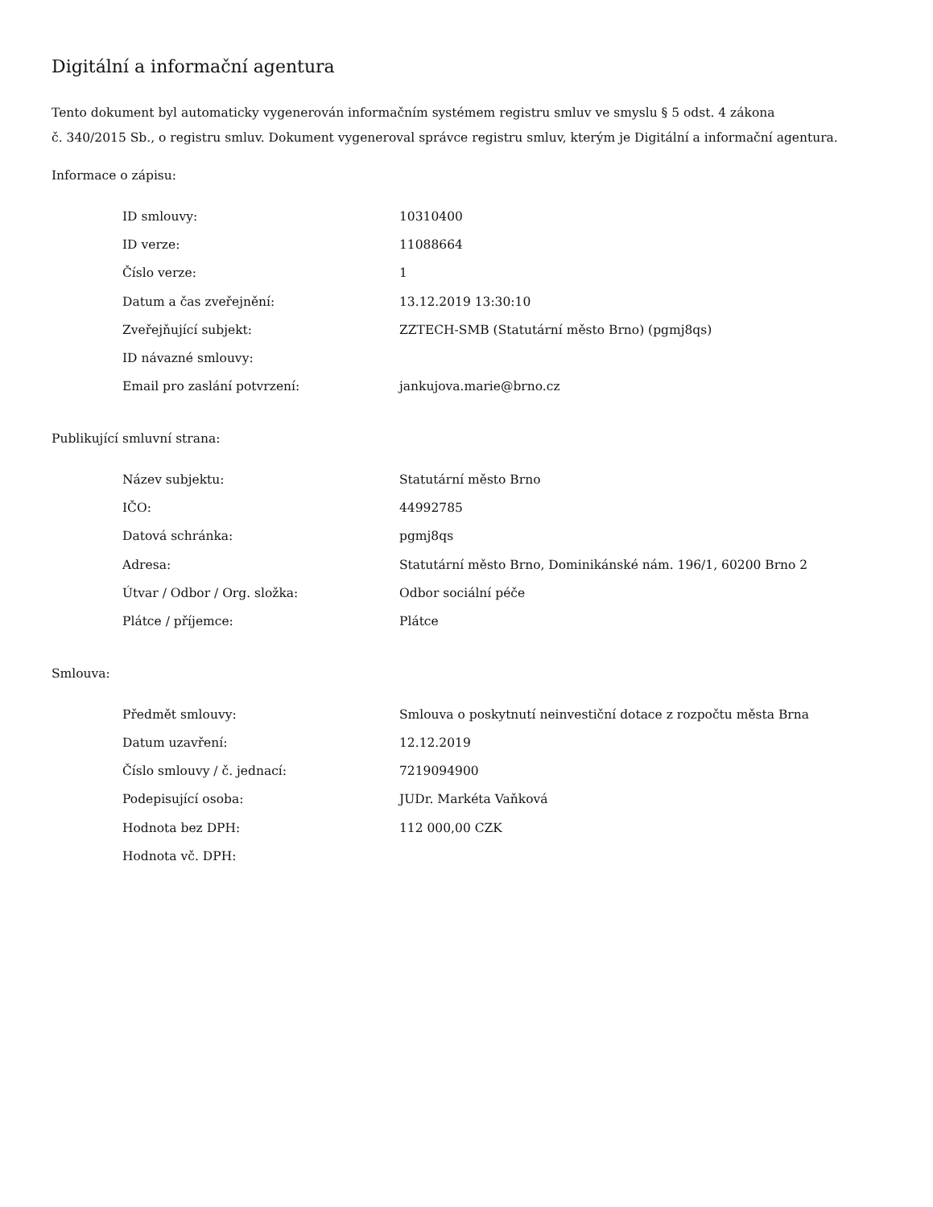Digitální a informační agentura
Tento dokument byl automaticky vygenerován informačním systémem registru smluv ve smyslu § 5 odst. 4 zákona
č. 340/2015 Sb., o registru smluv. Dokument vygeneroval správce registru smluv, kterým je Digitální a informační agentura.
Informace o zápisu:
| ID smlouvy: | 10310400 |
| ID verze: | 11088664 |
| Číslo verze: | 1 |
| Datum a čas zveřejnění: | 13.12.2019 13:30:10 |
| Zveřejňující subjekt: | ZZTECH-SMB (Statutární město Brno) (pgmj8qs) |
| ID návazné smlouvy: | |
| Email pro zaslání potvrzení: | jankujova.marie@brno.cz |
Publikující smluvní strana:
| Název subjektu: | Statutární město Brno |
| IČO: | 44992785 |
| Datová schránka: | pgmj8qs |
| Adresa: | Statutární město Brno, Dominikánské nám. 196/1, 60200 Brno 2 |
| Útvar / Odbor / Org. složka: | Odbor sociální péče |
| Plátce / příjemce: | Plátce |
Smlouva:
| Předmět smlouvy: | Smlouva o poskytnutí neinvestiční dotace z rozpočtu města Brna |
| Datum uzavření: | 12.12.2019 |
| Číslo smlouvy / č. jednací: | 7219094900 |
| Podepisující osoba: | JUDr. Markéta Vaňková |
| Hodnota bez DPH: | 112 000,00 CZK |
| Hodnota vč. DPH: | |